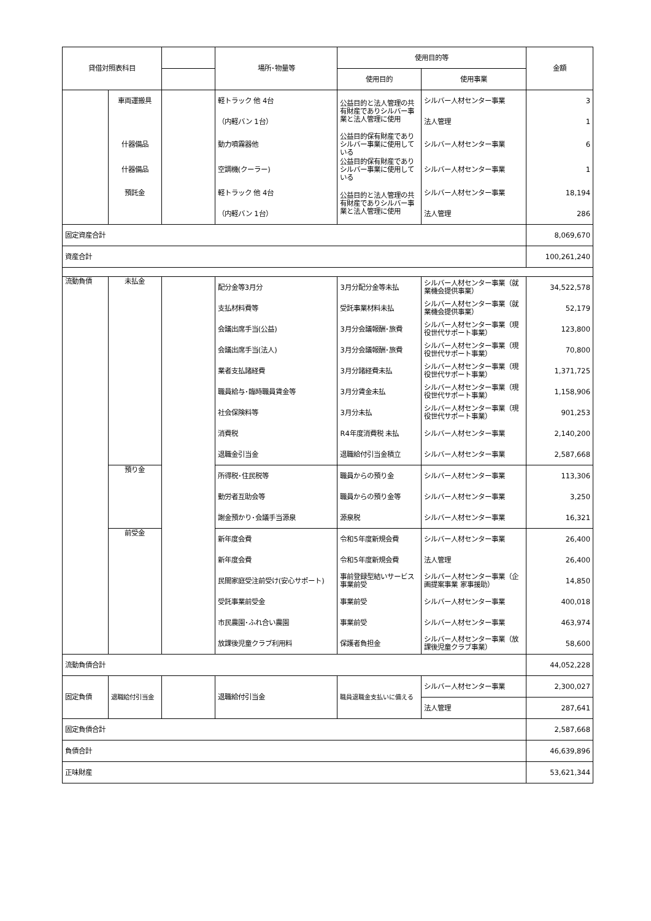| 貸借対照表科目 | | | 場所･物量等 | 使用目的等 | | 金額 |
| --- | --- | --- | --- | --- | --- | --- |
| | | | | 使用目的 | 使用事業 | |
| | 車両運搬具 | | 軽トラック 他 4台 | 公益目的と法人管理の共有財産でありシルバー事業と法人管理に使用 | シルバー人材センター事業 | 3 |
| | | | （内軽バン 1台） | | 法人管理 | 1 |
| | 什器備品 | | 動力噴霧器他 | 公益目的保有財産でありシルバー事業に使用している | シルバー人材センター事業 | 6 |
| | 什器備品 | | 空調機(クーラー) | 公益目的保有財産でありシルバー事業に使用している | シルバー人材センター事業 | 1 |
| | 預託金 | | 軽トラック 他 4台 | 公益目的と法人管理の共有財産でありシルバー事業と法人管理に使用 | シルバー人材センター事業 | 18,194 |
| | | | （内軽バン 1台） | | 法人管理 | 286 |
| 固定資産合計 | | | | | | 8,069,670 |
| 資産合計 | | | | | | 100,261,240 |
| 流動負債 | 未払金 | | 配分金等3月分 | 3月分配分金等未払 | シルバー人材センター事業（就業機会提供事業） | 34,522,578 |
| | | | 支払材料費等 | 受託事業材料未払 | シルバー人材センター事業（就業機会提供事業） | 52,179 |
| | | | 会議出席手当(公益) | 3月分会議報酬･旅費 | シルバー人材センター事業（現役世代サポート事業） | 123,800 |
| | | | 会議出席手当(法人) | 3月分会議報酬･旅費 | シルバー人材センター事業（現役世代サポート事業） | 70,800 |
| | | | 業者支払諸経費 | 3月分諸経費未払 | シルバー人材センター事業（現役世代サポート事業） | 1,371,725 |
| | | | 職員給与･臨時職員賃金等 | 3月分賃金未払 | シルバー人材センター事業（現役世代サポート事業） | 1,158,906 |
| | | | 社会保険料等 | 3月分未払 | シルバー人材センター事業（現役世代サポート事業） | 901,253 |
| | | | 消費税 | R4年度消費税 未払 | シルバー人材センター事業 | 2,140,200 |
| | | | 退職金引当金 | 退職給付引当金積立 | シルバー人材センター事業 | 2,587,668 |
| | 預り金 | | 所得税･住民税等 | 職員からの預り金 | シルバー人材センター事業 | 113,306 |
| | | | 勤労者互助会等 | 職員からの預り金等 | シルバー人材センター事業 | 3,250 |
| | | | 謝金預かり･会議手当源泉 | 源泉税 | シルバー人材センター事業 | 16,321 |
| | 前受金 | | 新年度会費 | 令和5年度新規会費 | シルバー人材センター事業 | 26,400 |
| | | | 新年度会費 | 令和5年度新規会費 | 法人管理 | 26,400 |
| | | | 民間家庭受注前受け(安心サポート) | 事前登録型結いサービス事業前受 | シルバー人材センター事業（企画提案事業 家事援助） | 14,850 |
| | | | 受託事業前受金 | 事業前受 | シルバー人材センター事業 | 400,018 |
| | | | 市民農園･ふれ合い農園 | 事業前受 | シルバー人材センター事業 | 463,974 |
| | | | 放課後児童クラブ利用料 | 保護者負担金 | シルバー人材センター事業（放課後児童クラブ事業） | 58,600 |
| 流動負債合計 | | | | | | 44,052,228 |
| 固定負債 | 退職給付引当金 | | 退職給付引当金 | 職員退職金支払いに備える | シルバー人材センター事業 | 2,300,027 |
| | | | | | 法人管理 | 287,641 |
| 固定負債合計 | | | | | | 2,587,668 |
| 負債合計 | | | | | | 46,639,896 |
| 正味財産 | | | | | | 53,621,344 |